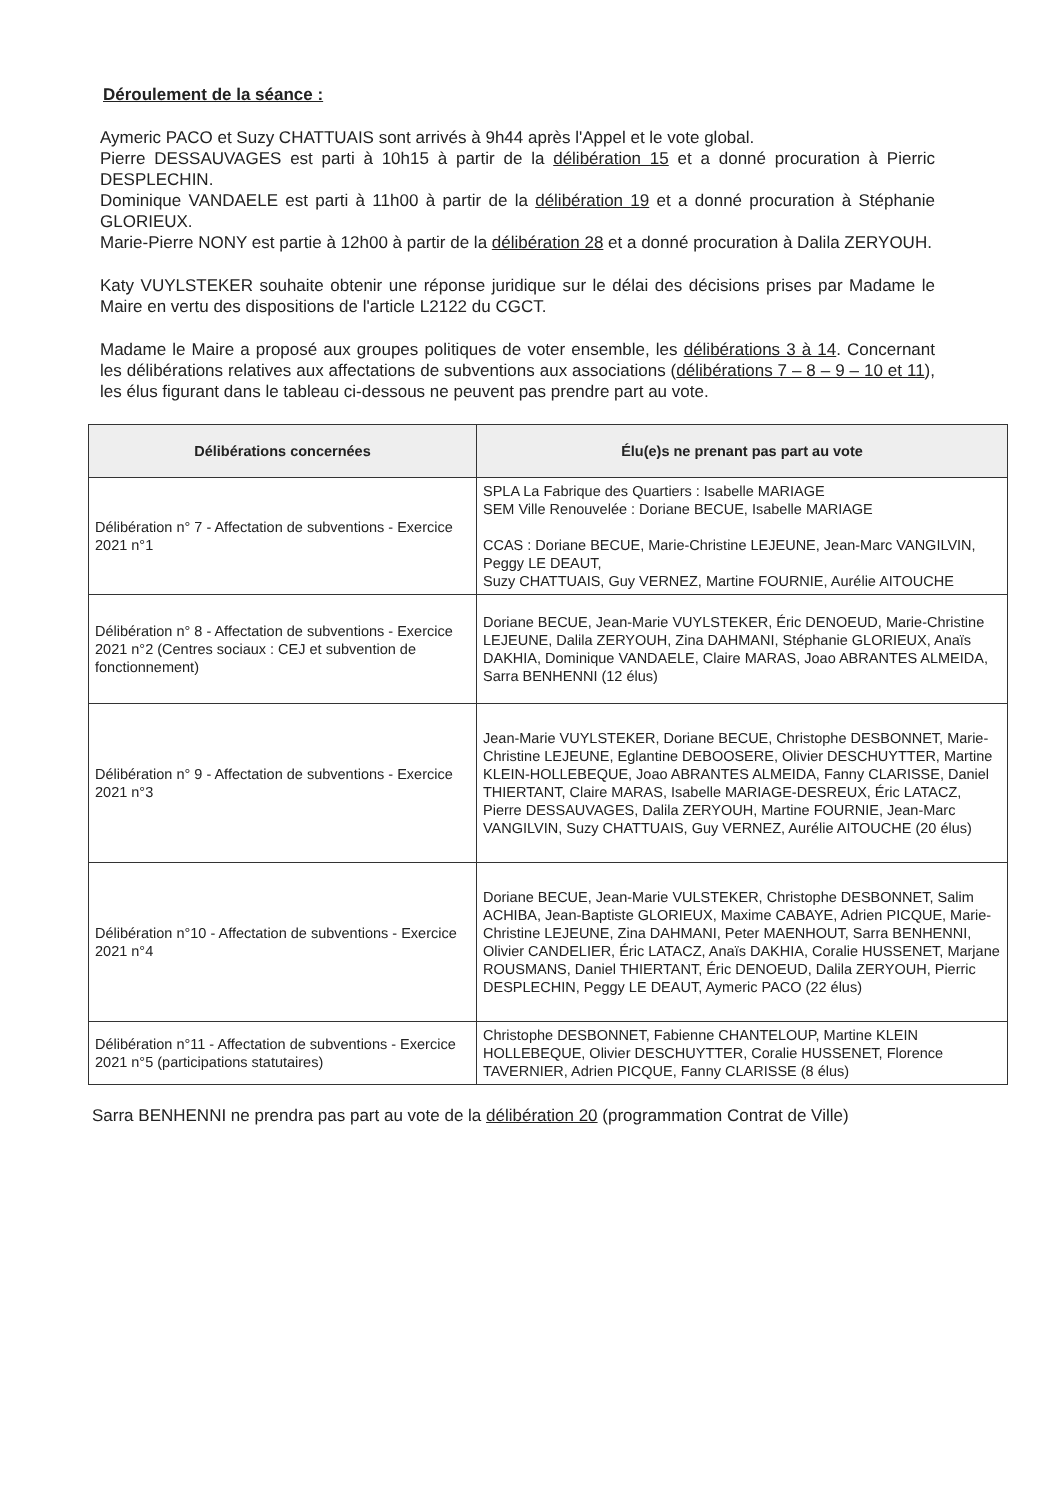Déroulement de la séance :
Aymeric PACO et Suzy CHATTUAIS sont arrivés à 9h44 après l'Appel et le vote global.
Pierre DESSAUVAGES est parti à 10h15 à partir de la délibération 15 et a donné procuration à Pierric DESPLECHIN.
Dominique VANDAELE est parti à 11h00 à partir de la délibération 19 et a donné procuration à Stéphanie GLORIEUX.
Marie-Pierre NONY est partie à 12h00 à partir de la délibération 28 et a donné procuration à Dalila ZERYOUH.
Katy VUYLSTEKER souhaite obtenir une réponse juridique sur le délai des décisions prises par Madame le Maire en vertu des dispositions de l'article L2122 du CGCT.
Madame le Maire a proposé aux groupes politiques de voter ensemble, les délibérations 3 à 14. Concernant les délibérations relatives aux affectations de subventions aux associations (délibérations 7 – 8 – 9 – 10 et 11), les élus figurant dans le tableau ci-dessous ne peuvent pas prendre part au vote.
| Délibérations concernées | Élu(e)s ne prenant pas part au vote |
| --- | --- |
| Délibération n° 7 - Affectation de subventions - Exercice 2021 n°1 | SPLA La Fabrique des Quartiers : Isabelle MARIAGE SEM Ville Renouvelée : Doriane BECUE, Isabelle MARIAGE CCAS : Doriane BECUE, Marie-Christine LEJEUNE, Jean-Marc VANGILVIN, Peggy LE DEAUT, Suzy CHATTUAIS, Guy VERNEZ, Martine FOURNIE, Aurélie AITOUCHE |
| Délibération n° 8 - Affectation de subventions - Exercice 2021 n°2 (Centres sociaux : CEJ et subvention de fonctionnement) | Doriane BECUE, Jean-Marie VUYLSTEKER, Éric DENOEUD, Marie-Christine LEJEUNE, Dalila ZERYOUH, Zina DAHMANI, Stéphanie GLORIEUX, Anaïs DAKHIA, Dominique VANDAELE, Claire MARAS, Joao ABRANTES ALMEIDA, Sarra BENHENNI (12 élus) |
| Délibération n° 9 - Affectation de subventions - Exercice 2021 n°3 | Jean-Marie VUYLSTEKER, Doriane BECUE, Christophe DESBONNET, Marie-Christine LEJEUNE, Eglantine DEBOOSERE, Olivier DESCHUYTTER, Martine KLEIN-HOLLEBEQUE, Joao ABRANTES ALMEIDA, Fanny CLARISSE, Daniel THIERTANT, Claire MARAS, Isabelle MARIAGE-DESREUX, Éric LATACZ, Pierre DESSAUVAGES, Dalila ZERYOUH, Martine FOURNIE, Jean-Marc VANGILVIN, Suzy CHATTUAIS, Guy VERNEZ, Aurélie AITOUCHE (20 élus) |
| Délibération n°10 - Affectation de subventions - Exercice 2021 n°4 | Doriane BECUE, Jean-Marie VULSTEKER, Christophe DESBONNET, Salim ACHIBA, Jean-Baptiste GLORIEUX, Maxime CABAYE, Adrien PICQUE, Marie-Christine LEJEUNE, Zina DAHMANI, Peter MAENHOUT, Sarra BENHENNI, Olivier CANDELIER, Éric LATACZ, Anaïs DAKHIA, Coralie HUSSENET, Marjane ROUSMANS, Daniel THIERTANT, Éric DENOEUD, Dalila ZERYOUH, Pierric DESPLECHIN, Peggy LE DEAUT, Aymeric PACO (22 élus) |
| Délibération n°11 - Affectation de subventions - Exercice 2021 n°5 (participations statutaires) | Christophe DESBONNET, Fabienne CHANTELOUP, Martine KLEIN HOLLEBEQUE, Olivier DESCHUYTTER, Coralie HUSSENET, Florence TAVERNIER, Adrien PICQUE, Fanny CLARISSE (8 élus) |
Sarra BENHENNI ne prendra pas part au vote de la délibération 20 (programmation Contrat de Ville)